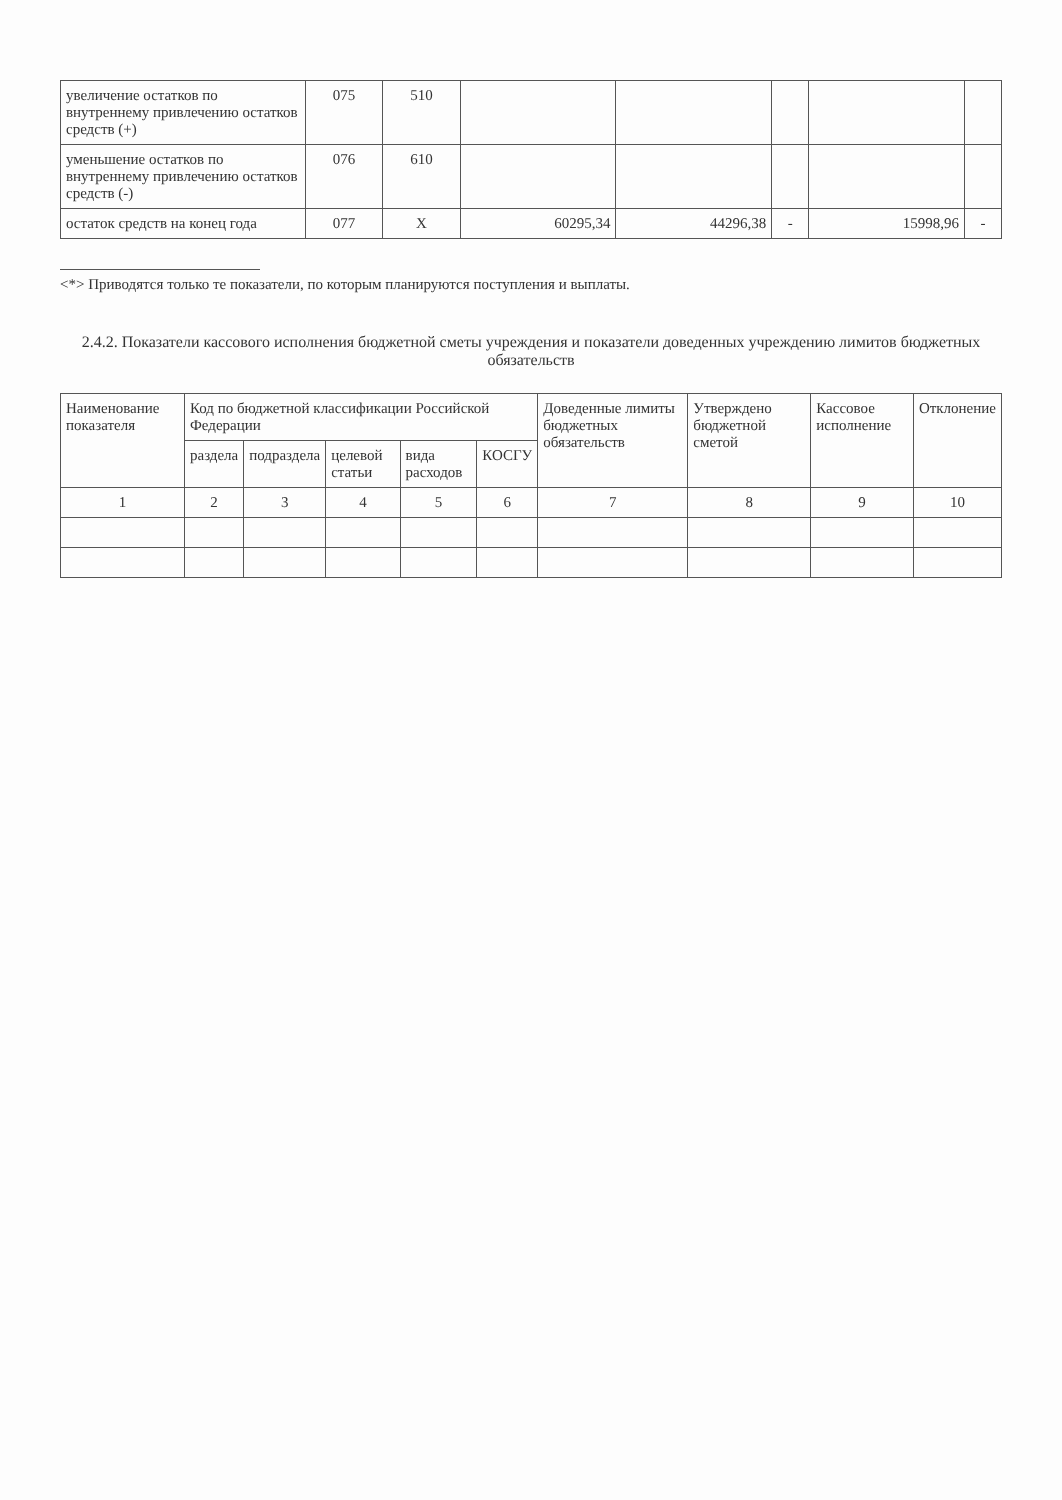| увеличение остатков по внутреннему привлечению остатков средств (+) | 075 | 510 | | | | | |
| уменьшение остатков по внутреннему привлечению остатков средств (-) | 076 | 610 | | | | | |
| остаток средств на конец года | 077 | X | 60295,34 | 44296,38 | - | 15998,96 | - |
<*> Приводятся только те показатели, по которым планируются поступления и выплаты.
2.4.2. Показатели кассового исполнения бюджетной сметы учреждения и показатели доведенных учреждению лимитов бюджетных обязательств
| Наименование показателя | Код по бюджетной классификации Российской Федерации | | | | | Доведенные лимиты бюджетных обязательств | Утверждено бюджетной сметой | Кассовое исполнение | Отклонение |
| --- | --- | --- | --- | --- | --- | --- | --- | --- | --- |
| | раздела | подраздела | целевой статьи | вида расходов | КОСГУ | | | | |
| 1 | 2 | 3 | 4 | 5 | 6 | 7 | 8 | 9 | 10 |